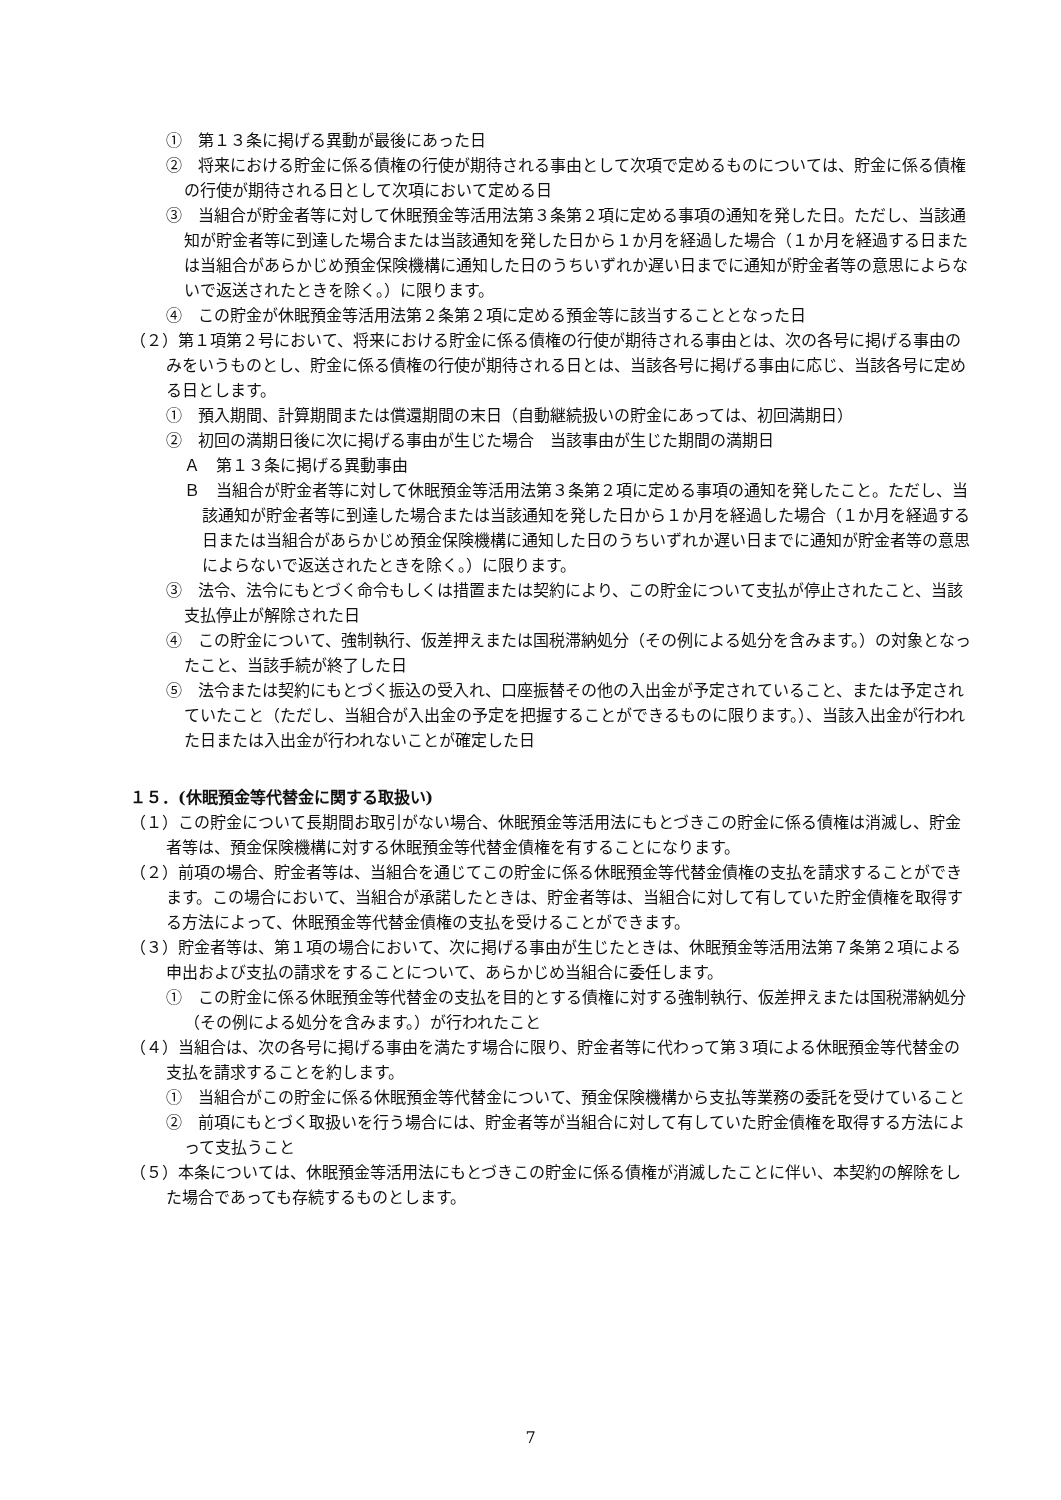①　第１３条に掲げる異動が最後にあった日
②　将来における貯金に係る債権の行使が期待される事由として次項で定めるものについては、貯金に係る債権の行使が期待される日として次項において定める日
③　当組合が貯金者等に対して休眠預金等活用法第３条第２項に定める事項の通知を発した日。ただし、当該通知が貯金者等に到達した場合または当該通知を発した日から１か月を経過した場合（１か月を経過する日または当組合があらかじめ預金保険機構に通知した日のうちいずれか遅い日までに通知が貯金者等の意思によらないで返送されたときを除く。）に限ります。
④　この貯金が休眠預金等活用法第２条第２項に定める預金等に該当することとなった日
（２）第１項第２号において、将来における貯金に係る債権の行使が期待される事由とは、次の各号に掲げる事由のみをいうものとし、貯金に係る債権の行使が期待される日とは、当該各号に掲げる事由に応じ、当該各号に定める日とします。
①　預入期間、計算期間または償還期間の末日（自動継続扱いの貯金にあっては、初回満期日）
②　初回の満期日後に次に掲げる事由が生じた場合　当該事由が生じた期間の満期日
Ａ　第１３条に掲げる異動事由
Ｂ　当組合が貯金者等に対して休眠預金等活用法第３条第２項に定める事項の通知を発したこと。ただし、当該通知が貯金者等に到達した場合または当該通知を発した日から１か月を経過した場合（１か月を経過する日または当組合があらかじめ預金保険機構に通知した日のうちいずれか遅い日までに通知が貯金者等の意思によらないで返送されたときを除く。）に限ります。
③　法令、法令にもとづく命令もしくは措置または契約により、この貯金について支払が停止されたこと、当該支払停止が解除された日
④　この貯金について、強制執行、仮差押えまたは国税滞納処分（その例による処分を含みます。）の対象となったこと、当該手続が終了した日
⑤　法令または契約にもとづく振込の受入れ、口座振替その他の入出金が予定されていること、または予定されていたこと（ただし、当組合が入出金の予定を把握することができるものに限ります。）、当該入出金が行われた日または入出金が行われないことが確定した日
１５．(休眠預金等代替金に関する取扱い)
（１）この貯金について長期間お取引がない場合、休眠預金等活用法にもとづきこの貯金に係る債権は消滅し、貯金者等は、預金保険機構に対する休眠預金等代替金債権を有することになります。
（２）前項の場合、貯金者等は、当組合を通じてこの貯金に係る休眠預金等代替金債権の支払を請求することができます。この場合において、当組合が承諾したときは、貯金者等は、当組合に対して有していた貯金債権を取得する方法によって、休眠預金等代替金債権の支払を受けることができます。
（３）貯金者等は、第１項の場合において、次に掲げる事由が生じたときは、休眠預金等活用法第７条第２項による申出および支払の請求をすることについて、あらかじめ当組合に委任します。
①　この貯金に係る休眠預金等代替金の支払を目的とする債権に対する強制執行、仮差押えまたは国税滞納処分（その例による処分を含みます。）が行われたこと
（４）当組合は、次の各号に掲げる事由を満たす場合に限り、貯金者等に代わって第３項による休眠預金等代替金の支払を請求することを約します。
①　当組合がこの貯金に係る休眠預金等代替金について、預金保険機構から支払等業務の委託を受けていること
②　前項にもとづく取扱いを行う場合には、貯金者等が当組合に対して有していた貯金債権を取得する方法によって支払うこと
（５）本条については、休眠預金等活用法にもとづきこの貯金に係る債権が消滅したことに伴い、本契約の解除をした場合であっても存続するものとします。
7